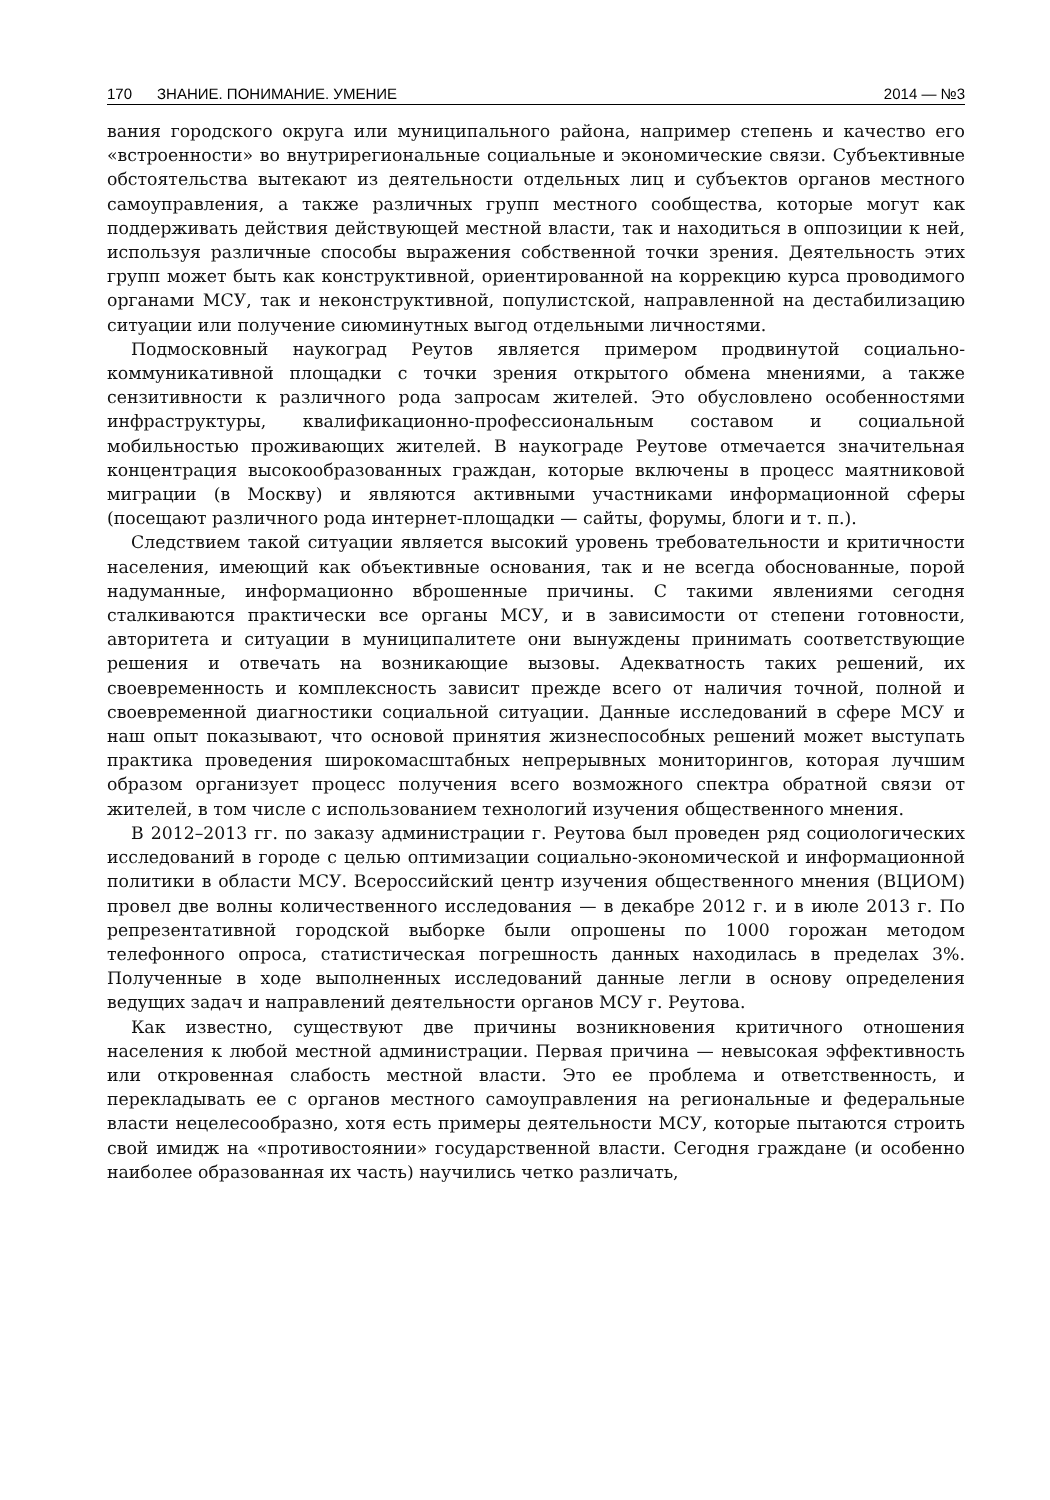170 ЗНАНИЕ. ПОНИМАНИЕ. УМЕНИЕ 2014 — №3
вания городского округа или муниципального района, например степень и качество его «встроенности» во внутрирегиональные социальные и экономические связи. Субъективные обстоятельства вытекают из деятельности отдельных лиц и субъектов органов местного самоуправления, а также различных групп местного сообщества, которые могут как поддерживать действия действующей местной власти, так и находиться в оппозиции к ней, используя различные способы выражения собственной точки зрения. Деятельность этих групп может быть как конструктивной, ориентированной на коррекцию курса проводимого органами МСУ, так и неконструктивной, популистской, направленной на дестабилизацию ситуации или получение сиюминутных выгод отдельными личностями.
Подмосковный наукоград Реутов является примером продвинутой социально-коммуникативной площадки с точки зрения открытого обмена мнениями, а также сензитивности к различного рода запросам жителей. Это обусловлено особенностями инфраструктуры, квалификационно-профессиональным составом и социальной мобильностью проживающих жителей. В наукограде Реутове отмечается значительная концентрация высокообразованных граждан, которые включены в процесс маятниковой миграции (в Москву) и являются активными участниками информационной сферы (посещают различного рода интернет-площадки — сайты, форумы, блоги и т. п.).
Следствием такой ситуации является высокий уровень требовательности и критичности населения, имеющий как объективные основания, так и не всегда обоснованные, порой надуманные, информационно вброшенные причины. С такими явлениями сегодня сталкиваются практически все органы МСУ, и в зависимости от степени готовности, авторитета и ситуации в муниципалитете они вынуждены принимать соответствующие решения и отвечать на возникающие вызовы. Адекватность таких решений, их своевременность и комплексность зависит прежде всего от наличия точной, полной и своевременной диагностики социальной ситуации. Данные исследований в сфере МСУ и наш опыт показывают, что основой принятия жизнеспособных решений может выступать практика проведения широкомасштабных непрерывных мониторингов, которая лучшим образом организует процесс получения всего возможного спектра обратной связи от жителей, в том числе с использованием технологий изучения общественного мнения.
В 2012–2013 гг. по заказу администрации г. Реутова был проведен ряд социологических исследований в городе с целью оптимизации социально-экономической и информационной политики в области МСУ. Всероссийский центр изучения общественного мнения (ВЦИОМ) провел две волны количественного исследования — в декабре 2012 г. и в июле 2013 г. По репрезентативной городской выборке были опрошены по 1000 горожан методом телефонного опроса, статистическая погрешность данных находилась в пределах 3%. Полученные в ходе выполненных исследований данные легли в основу определения ведущих задач и направлений деятельности органов МСУ г. Реутова.
Как известно, существуют две причины возникновения критичного отношения населения к любой местной администрации. Первая причина — невысокая эффективность или откровенная слабость местной власти. Это ее проблема и ответственность, и перекладывать ее с органов местного самоуправления на региональные и федеральные власти нецелесообразно, хотя есть примеры деятельности МСУ, которые пытаются строить свой имидж на «противостоянии» государственной власти. Сегодня граждане (и особенно наиболее образованная их часть) научились четко различать,